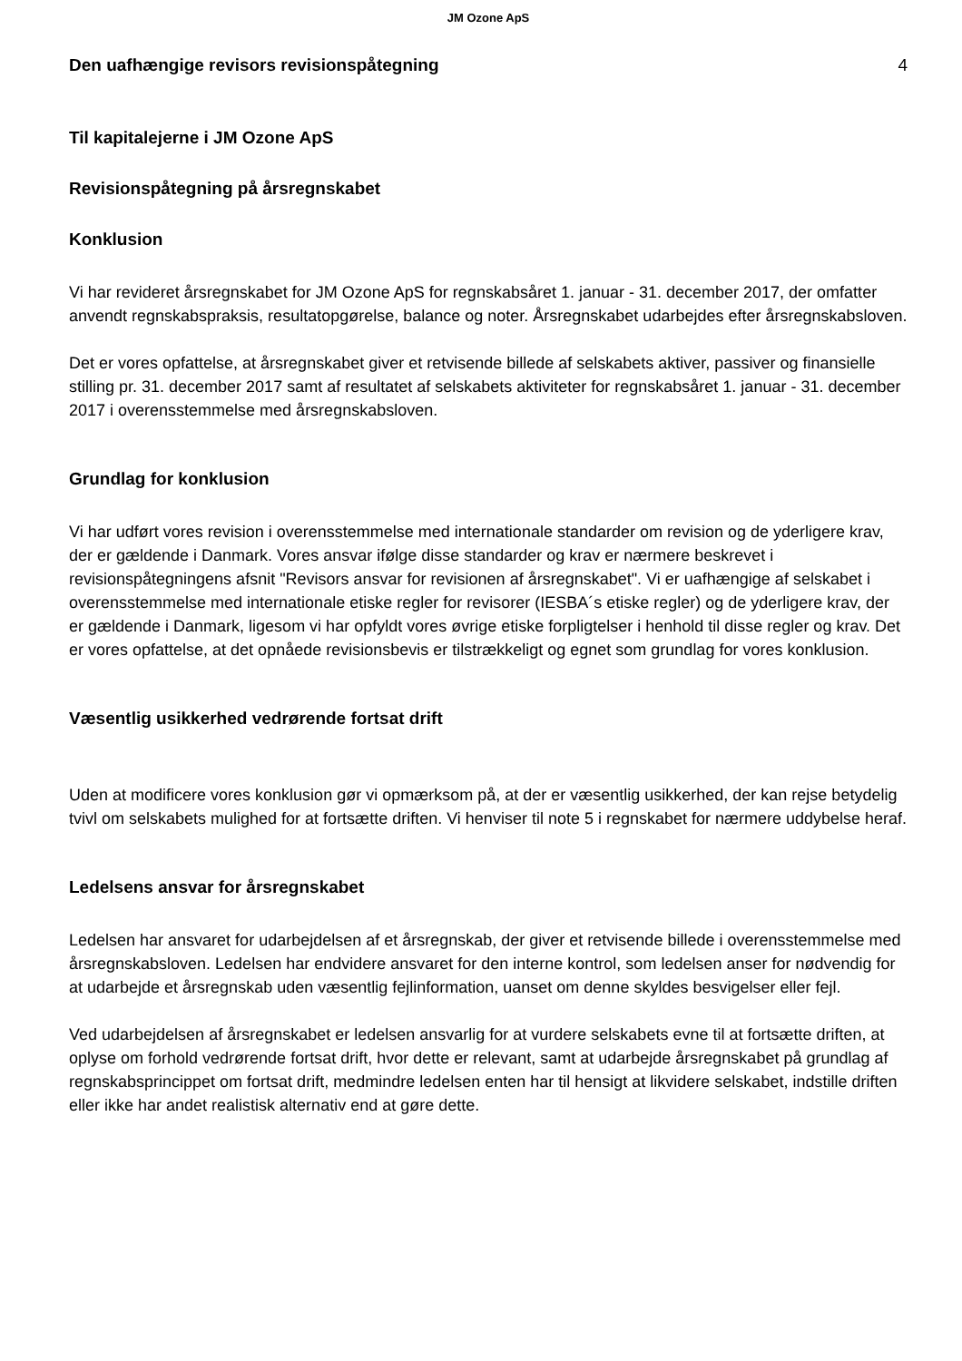JM Ozone ApS
Den uafhængige revisors revisionspåtegning 4
Til kapitalejerne i JM Ozone ApS
Revisionspåtegning på årsregnskabet
Konklusion
Vi har revideret årsregnskabet for JM Ozone ApS for regnskabsåret 1. januar - 31. december 2017, der omfatter anvendt regnskabspraksis, resultatopgørelse, balance og noter. Årsregnskabet udarbejdes efter årsregnskabsloven.
Det er vores opfattelse, at årsregnskabet giver et retvisende billede af selskabets aktiver, passiver og finansielle stilling pr. 31. december 2017 samt af resultatet af selskabets aktiviteter for regnskabsåret 1. januar - 31. december 2017 i overensstemmelse med årsregnskabsloven.
Grundlag for konklusion
Vi har udført vores revision i overensstemmelse med internationale standarder om revision og de yderligere krav, der er gældende i Danmark. Vores ansvar ifølge disse standarder og krav er nærmere beskrevet i revisionspåtegningens afsnit "Revisors ansvar for revisionen af årsregnskabet". Vi er uafhængige af selskabet i overensstemmelse med internationale etiske regler for revisorer (IESBA´s etiske regler) og de yderligere krav, der er gældende i Danmark, ligesom vi har opfyldt vores øvrige etiske forpligtelser i henhold til disse regler og krav. Det er vores opfattelse, at det opnåede revisionsbevis er tilstrækkeligt og egnet som grundlag for vores konklusion.
Væsentlig usikkerhed vedrørende fortsat drift
Uden at modificere vores konklusion gør vi opmærksom på, at der er væsentlig usikkerhed, der kan rejse betydelig tvivl om selskabets mulighed for at fortsætte driften. Vi henviser til note 5 i regnskabet for nærmere uddybelse heraf.
Ledelsens ansvar for årsregnskabet
Ledelsen har ansvaret for udarbejdelsen af et årsregnskab, der giver et retvisende billede i overensstemmelse med årsregnskabsloven. Ledelsen har endvidere ansvaret for den interne kontrol, som ledelsen anser for nødvendig for at udarbejde et årsregnskab uden væsentlig fejlinformation, uanset om denne skyldes besvigelser eller fejl.
Ved udarbejdelsen af årsregnskabet er ledelsen ansvarlig for at vurdere selskabets evne til at fortsætte driften, at oplyse om forhold vedrørende fortsat drift, hvor dette er relevant, samt at udarbejde årsregnskabet på grundlag af regnskabsprincippet om fortsat drift, medmindre ledelsen enten har til hensigt at likvidere selskabet, indstille driften eller ikke har andet realistisk alternativ end at gøre dette.